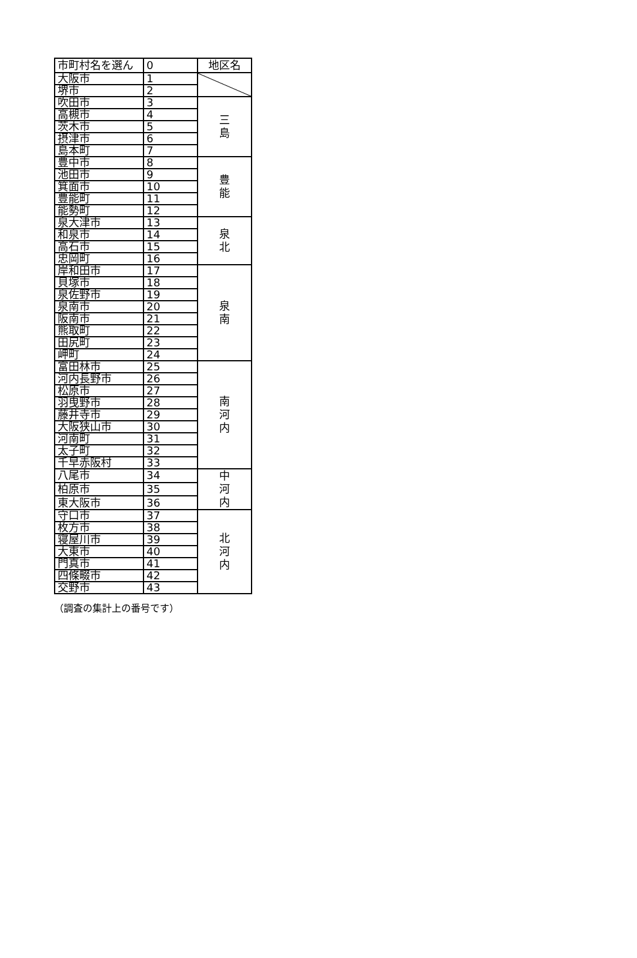| 市町村名を選ん | 0 | 地区名 |
| 大阪市 | 1 | |
| 堺市 | 2 | |
| 吹田市 | 3 | 三 島 |
| 高槻市 | 4 | |
| 茨木市 | 5 | |
| 摂津市 | 6 | |
| 島本町 | 7 | |
| 豊中市 | 8 | 豊 能 |
| 池田市 | 9 | |
| 箕面市 | 10 | |
| 豊能町 | 11 | |
| 能勢町 | 12 | |
| 泉大津市 | 13 | 泉 北 |
| 和泉市 | 14 | |
| 高石市 | 15 | |
| 忠岡町 | 16 | |
| 岸和田市 | 17 | 泉 南 |
| 貝塚市 | 18 | |
| 泉佐野市 | 19 | |
| 泉南市 | 20 | |
| 阪南市 | 21 | |
| 熊取町 | 22 | |
| 田尻町 | 23 | |
| 岬町 | 24 | |
| 富田林市 | 25 | 南 河 内 |
| 河内長野市 | 26 | |
| 松原市 | 27 | |
| 羽曳野市 | 28 | |
| 藤井寺市 | 29 | |
| 大阪狭山市 | 30 | |
| 河南町 | 31 | |
| 太子町 | 32 | |
| 千早赤阪村 | 33 | |
| 八尾市 | 34 | 中 河 内 |
| 柏原市 | 35 | |
| 東大阪市 | 36 | |
| 守口市 | 37 | 北 河 内 |
| 枚方市 | 38 | |
| 寝屋川市 | 39 | |
| 大東市 | 40 | |
| 門真市 | 41 | |
| 四條畷市 | 42 | |
| 交野市 | 43 | |
（調査の集計上の番号です）